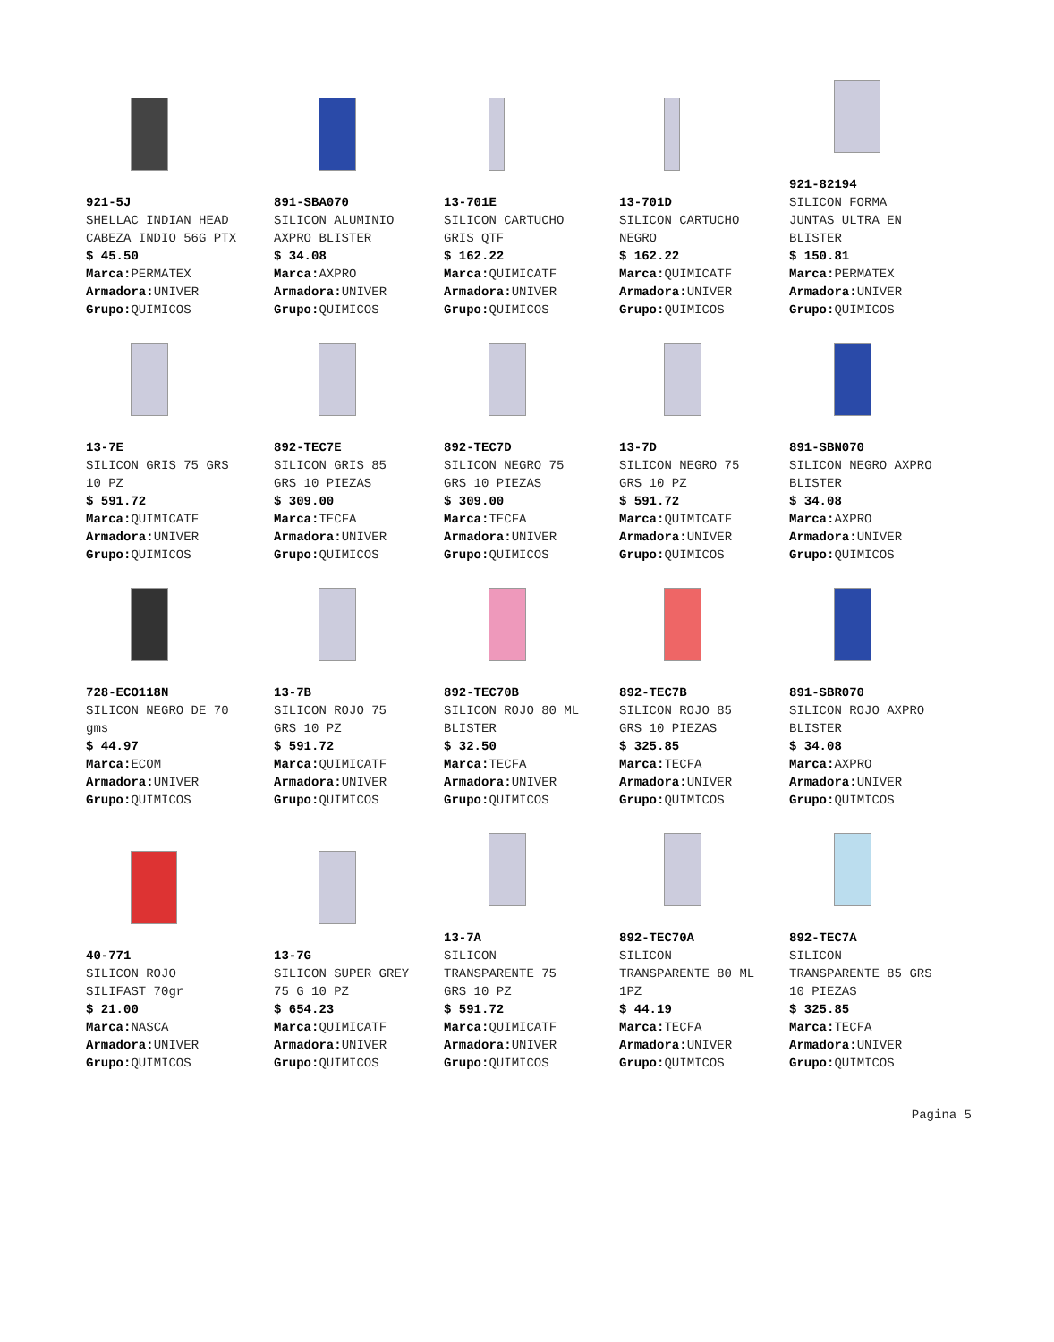921-5J
SHELLAC INDIAN HEAD
CABEZA INDIO 56G PTX
$ 45.50
Marca: PERMATEX
Armadora: UNIVER
Grupo: QUIMICOS
891-SBA070
SILICON ALUMINIO
AXPRO BLISTER
$ 34.08
Marca: AXPRO
Armadora: UNIVER
Grupo: QUIMICOS
13-701E
SILICON CARTUCHO
GRIS QTF
$ 162.22
Marca: QUIMICATF
Armadora: UNIVER
Grupo: QUIMICOS
13-701D
SILICON CARTUCHO
NEGRO
$ 162.22
Marca: QUIMICATF
Armadora: UNIVER
Grupo: QUIMICOS
921-82194
SILICON FORMA
JUNTAS ULTRA EN
BLISTER
$ 150.81
Marca: PERMATEX
Armadora: UNIVER
Grupo: QUIMICOS
13-7E
SILICON GRIS 75 GRS
10 PZ
$ 591.72
Marca: QUIMICATF
Armadora: UNIVER
Grupo: QUIMICOS
892-TEC7E
SILICON GRIS 85
GRS 10 PIEZAS
$ 309.00
Marca: TECFA
Armadora: UNIVER
Grupo: QUIMICOS
892-TEC7D
SILICON NEGRO 75
GRS 10 PIEZAS
$ 309.00
Marca: TECFA
Armadora: UNIVER
Grupo: QUIMICOS
13-7D
SILICON NEGRO 75
GRS 10 PZ
$ 591.72
Marca: QUIMICATF
Armadora: UNIVER
Grupo: QUIMICOS
891-SBN070
SILICON NEGRO AXPRO
BLISTER
$ 34.08
Marca: AXPRO
Armadora: UNIVER
Grupo: QUIMICOS
728-ECO118N
SILICON NEGRO DE 70
gms
$ 44.97
Marca: ECOM
Armadora: UNIVER
Grupo: QUIMICOS
13-7B
SILICON ROJO 75
GRS 10 PZ
$ 591.72
Marca: QUIMICATF
Armadora: UNIVER
Grupo: QUIMICOS
892-TEC70B
SILICON ROJO 80 ML
BLISTER
$ 32.50
Marca: TECFA
Armadora: UNIVER
Grupo: QUIMICOS
892-TEC7B
SILICON ROJO 85
GRS 10 PIEZAS
$ 325.85
Marca: TECFA
Armadora: UNIVER
Grupo: QUIMICOS
891-SBR070
SILICON ROJO AXPRO
BLISTER
$ 34.08
Marca: AXPRO
Armadora: UNIVER
Grupo: QUIMICOS
40-771
SILICON ROJO
SILIFAST 70gr
$ 21.00
Marca: NASCA
Armadora: UNIVER
Grupo: QUIMICOS
13-7G
SILICON SUPER GREY
75 G 10 PZ
$ 654.23
Marca: QUIMICATF
Armadora: UNIVER
Grupo: QUIMICOS
13-7A
SILICON
TRANSPARENTE 75
GRS 10 PZ
$ 591.72
Marca: QUIMICATF
Armadora: UNIVER
Grupo: QUIMICOS
892-TEC70A
SILICON
TRANSPARENTE 80 ML
1PZ
$ 44.19
Marca: TECFA
Armadora: UNIVER
Grupo: QUIMICOS
892-TEC7A
SILICON
TRANSPARENTE 85 GRS
10 PIEZAS
$ 325.85
Marca: TECFA
Armadora: UNIVER
Grupo: QUIMICOS
Pagina 5